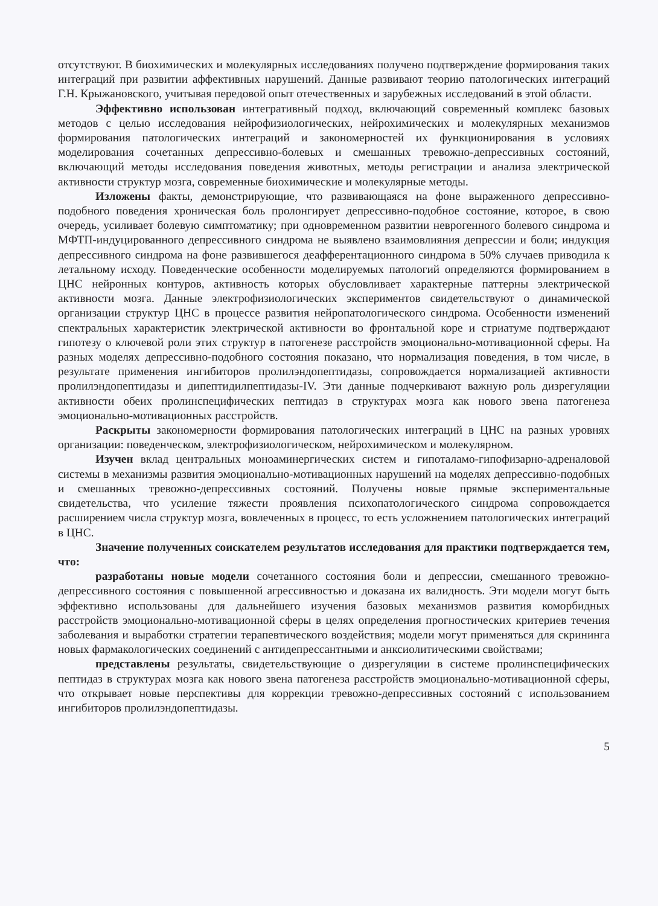отсутствуют. В биохимических и молекулярных исследованиях получено подтверждение формирования таких интеграций при развитии аффективных нарушений. Данные развивают теорию патологических интеграций Г.Н. Крыжановского, учитывая передовой опыт отечественных и зарубежных исследований в этой области.
Эффективно использован интегративный подход, включающий современный комплекс базовых методов с целью исследования нейрофизиологических, нейрохимических и молекулярных механизмов формирования патологических интеграций и закономерностей их функционирования в условиях моделирования сочетанных депрессивно-болевых и смешанных тревожно-депрессивных состояний, включающий методы исследования поведения животных, методы регистрации и анализа электрической активности структур мозга, современные биохимические и молекулярные методы.
Изложены факты, демонстрирующие, что развивающаяся на фоне выраженного депрессивно-подобного поведения хроническая боль пролонгирует депрессивно-подобное состояние, которое, в свою очередь, усиливает болевую симптоматику; при одновременном развитии неврогенного болевого синдрома и МФТП-индуцированного депрессивного синдрома не выявлено взаимовлияния депрессии и боли; индукция депрессивного синдрома на фоне развившегося деафферентационного синдрома в 50% случаев приводила к летальному исходу. Поведенческие особенности моделируемых патологий определяются формированием в ЦНС нейронных контуров, активность которых обусловливает характерные паттерны электрической активности мозга. Данные электрофизиологических экспериментов свидетельствуют о динамической организации структур ЦНС в процессе развития нейропатологического синдрома. Особенности изменений спектральных характеристик электрической активности во фронтальной коре и стриатуме подтверждают гипотезу о ключевой роли этих структур в патогенезе расстройств эмоционально-мотивационной сферы. На разных моделях депрессивно-подобного состояния показано, что нормализация поведения, в том числе, в результате применения ингибиторов пролилэндопептидазы, сопровождается нормализацией активности пролилэндопептидазы и дипептидилпептидазы-IV. Эти данные подчеркивают важную роль дизрегуляции активности обеих пролинспецифических пептидаз в структурах мозга как нового звена патогенеза эмоционально-мотивационных расстройств.
Раскрыты закономерности формирования патологических интеграций в ЦНС на разных уровнях организации: поведенческом, электрофизиологическом, нейрохимическом и молекулярном.
Изучен вклад центральных моноаминергических систем и гипоталамо-гипофизарно-адреналовой системы в механизмы развития эмоционально-мотивационных нарушений на моделях депрессивно-подобных и смешанных тревожно-депрессивных состояний. Получены новые прямые экспериментальные свидетельства, что усиление тяжести проявления психопатологического синдрома сопровождается расширением числа структур мозга, вовлеченных в процесс, то есть усложнением патологических интеграций в ЦНС.
Значение полученных соискателем результатов исследования для практики подтверждается тем, что:
разработаны новые модели сочетанного состояния боли и депрессии, смешанного тревожно-депрессивного состояния с повышенной агрессивностью и доказана их валидность. Эти модели могут быть эффективно использованы для дальнейшего изучения базовых механизмов развития коморбидных расстройств эмоционально-мотивационной сферы в целях определения прогностических критериев течения заболевания и выработки стратегии терапевтического воздействия; модели могут применяться для скрининга новых фармакологических соединений с антидепрессантными и анксиолитическими свойствами;
представлены результаты, свидетельствующие о дизрегуляции в системе пролинспецифических пептидаз в структурах мозга как нового звена патогенеза расстройств эмоционально-мотивационной сферы, что открывает новые перспективы для коррекции тревожно-депрессивных состояний с использованием ингибиторов пролилэндопептидазы.
5